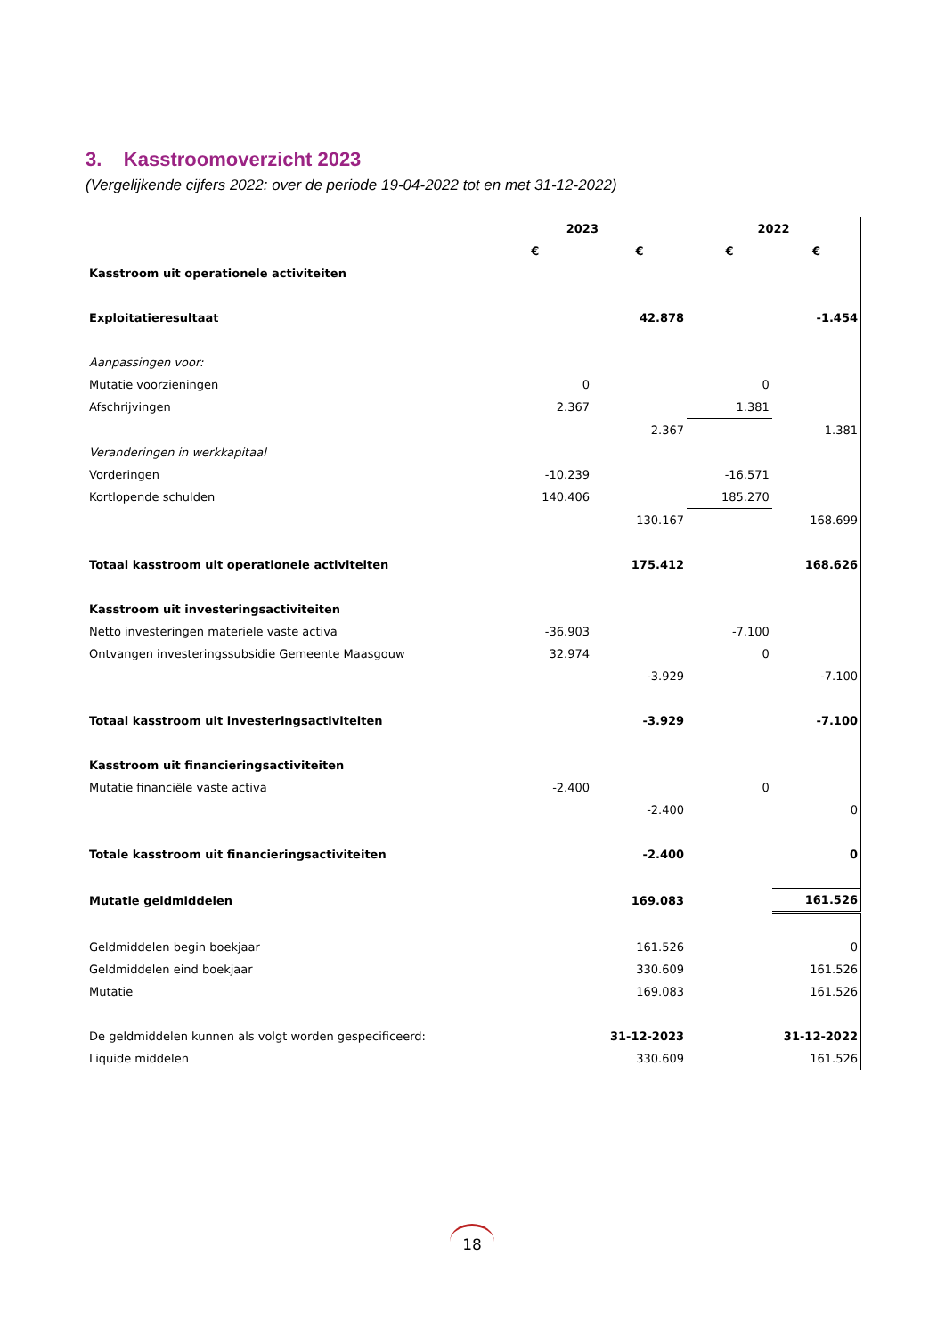3. Kasstroomoverzicht 2023
(Vergelijkende cijfers 2022: over de periode 19-04-2022 tot en met 31-12-2022)
| | 2023 | | 2022 | |
| --- | --- | --- | --- | --- |
| | € | € | € | € |
| Kasstroom uit operationele activiteiten | | | | |
| Exploitatieresultaat | | 42.878 | | -1.454 |
| Aanpassingen voor: | | | | |
| Mutatie voorzieningen | 0 | | 0 | |
| Afschrijvingen | 2.367 | | 1.381 | |
| | | 2.367 | | 1.381 |
| Veranderingen in werkkapitaal | | | | |
| Vorderingen | -10.239 | | -16.571 | |
| Kortlopende schulden | 140.406 | | 185.270 | |
| | | 130.167 | | 168.699 |
| Totaal kasstroom uit operationele activiteiten | | 175.412 | | 168.626 |
| Kasstroom uit investeringsactiviteiten | | | | |
| Netto investeringen materiele vaste activa | -36.903 | | -7.100 | |
| Ontvangen investeringssubsidie Gemeente Maasgouw | 32.974 | | 0 | |
| | | -3.929 | | -7.100 |
| Totaal kasstroom uit investeringsactiviteiten | | -3.929 | | -7.100 |
| Kasstroom uit financieringsactiviteiten | | | | |
| Mutatie financiële vaste activa | -2.400 | | 0 | |
| | | -2.400 | | 0 |
| Totale kasstroom uit financieringsactiviteiten | | -2.400 | | 0 |
| Mutatie geldmiddelen | | 169.083 | | 161.526 |
| Geldmiddelen begin boekjaar | | 161.526 | | 0 |
| Geldmiddelen eind boekjaar | | 330.609 | | 161.526 |
| Mutatie | | 169.083 | | 161.526 |
| De geldmiddelen kunnen als volgt worden gespecificeerd: | | 31-12-2023 | | 31-12-2022 |
| Liquide middelen | | 330.609 | | 161.526 |
18